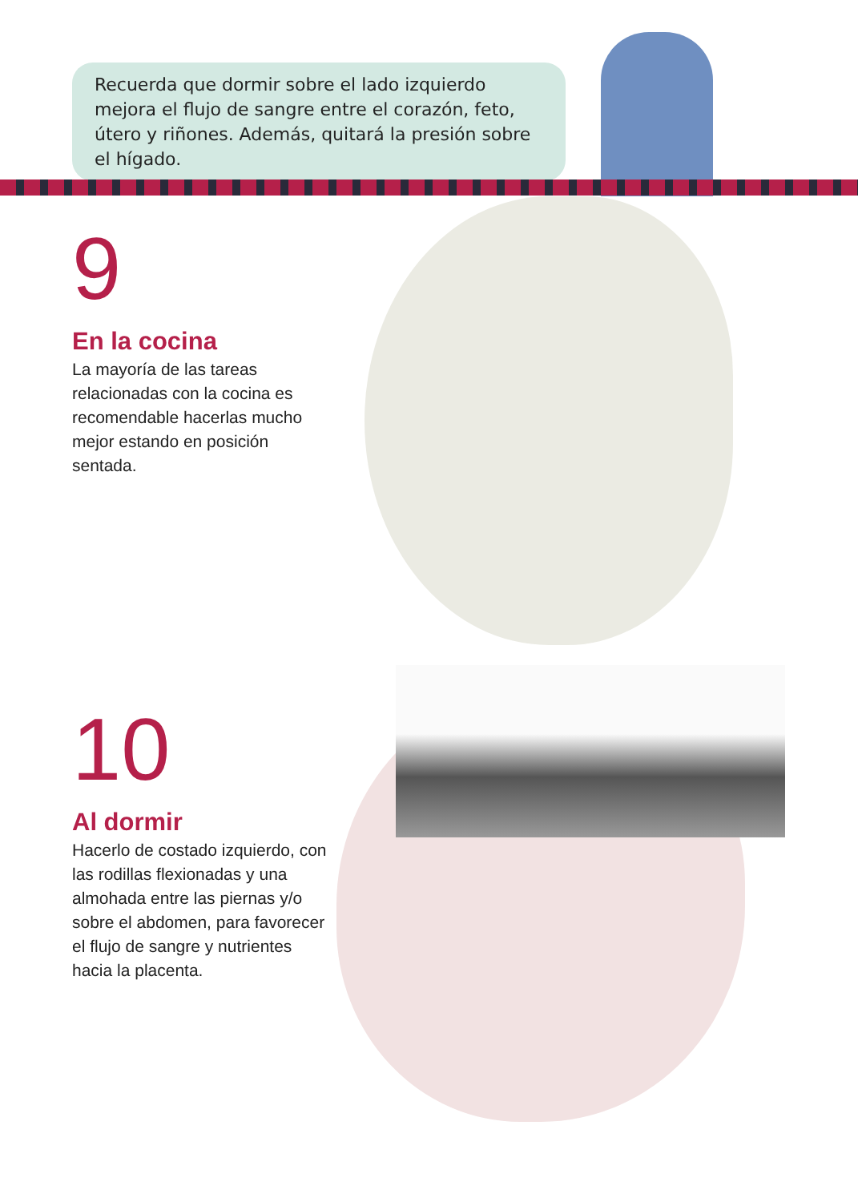Recuerda que dormir sobre el lado izquierdo mejora el flujo de sangre entre el corazón, feto, útero y riñones. Además, quitará la presión sobre el hígado.
9
En la cocina
La mayoría de las tareas relacionadas con la cocina es recomendable hacerlas mucho mejor estando en posición sentada.
10
Al dormir
Hacerlo de costado izquierdo, con las rodillas flexionadas y una almohada entre las piernas y/o sobre el abdomen, para favorecer el flujo de sangre y nutrientes hacia la placenta.